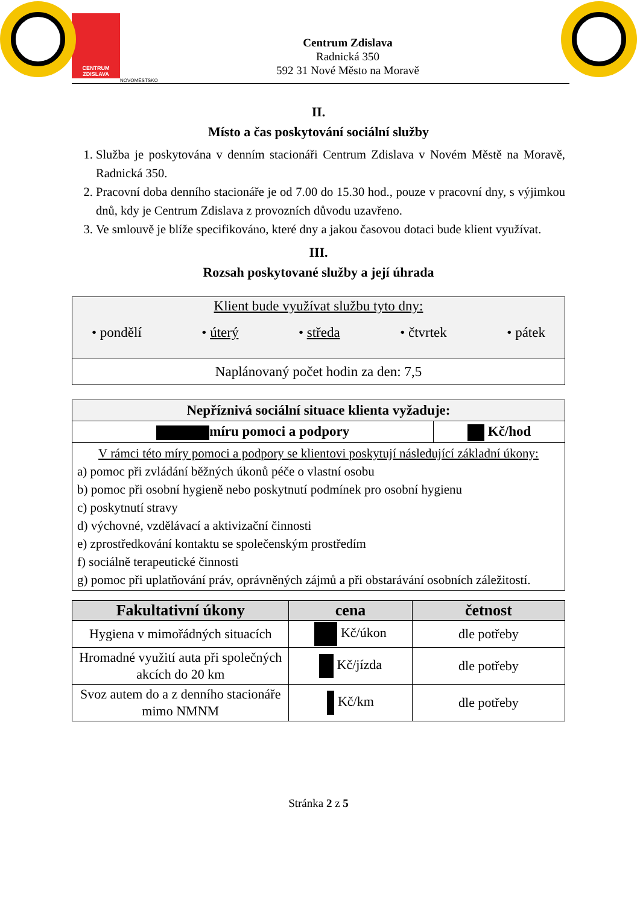CENTRUM
ZDISLAVA
NOVOMĚSTSKO
Centrum Zdislava
Radnická 350
592 31 Nové Město na Moravě
II.
Místo a čas poskytování sociální služby
1. Služba je poskytována v denním stacionáři Centrum Zdislava v Novém Městě na Moravě, Radnická 350.
2. Pracovní doba denního stacionáře je od 7.00 do 15.30 hod., pouze v pracovní dny, s výjimkou dnů, kdy je Centrum Zdislava z provozních důvodu uzavřeno.
3. Ve smlouvě je blíže specifikováno, které dny a jakou časovou dotaci bude klient využívat.
III.
Rozsah poskytované služby a její úhrada
| Klient bude využívat službu tyto dny: • pondělí • úterý • středa • čtvrtek • pátek |
| Naplánovaný počet hodin za den: 7,5 |
| Nepříznivá sociální situace klienta vyžaduje: | |
| --- | --- |
| míru pomoci a podpory | Kč/hod |
| V rámci této míry pomoci a podpory se klientovi poskytují následující základní úkony: a) pomoc při zvládání běžných úkonů péče o vlastní osobu b) pomoc při osobní hygieně nebo poskytnutí podmínek pro osobní hygienu c) poskytnutí stravy d) výchovné, vzdělávací a aktivizační činnosti e) zprostředkování kontaktu se společenským prostředím f) sociálně terapeutické činnosti g) pomoc při uplatňování práv, oprávněných zájmů a při obstarávání osobních záležitostí. | |
| Fakultativní úkony | cena | četnost |
| --- | --- | --- |
| Hygiena v mimořádných situacích | Kč/úkon | dle potřeby |
| Hromadné využití auta při společných akcích do 20 km | Kč/jízda | dle potřeby |
| Svoz autem do a z denního stacionáře mimo NMNM | Kč/km | dle potřeby |
Stránka 2 z 5